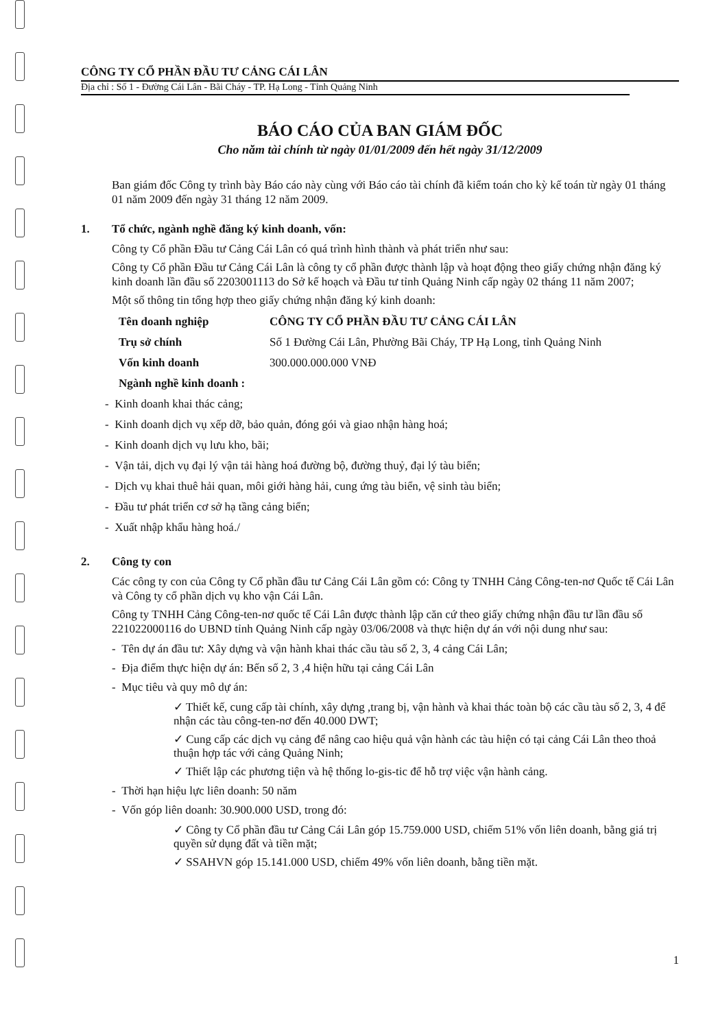CÔNG TY CỔ PHẦN ĐẦU TƯ CẢNG CÁI LÂN
Địa chỉ : Số 1 - Đường Cái Lân - Bãi Cháy - TP. Hạ Long - Tỉnh Quảng Ninh
BÁO CÁO CỦA BAN GIÁM ĐỐC
Cho năm tài chính từ ngày 01/01/2009 đến hết ngày 31/12/2009
Ban giám đốc Công ty trình bày Báo cáo này cùng với Báo cáo tài chính đã kiểm toán cho kỳ kế toán từ ngày 01 tháng 01 năm 2009 đến ngày 31 tháng 12 năm 2009.
1. Tổ chức, ngành nghề đăng ký kinh doanh, vốn:
Công ty Cổ phần Đầu tư Cảng Cái Lân có quá trình hình thành và phát triển như sau:
Công ty Cổ phần Đầu tư Cảng Cái Lân là công ty cổ phần được thành lập và hoạt động theo giấy chứng nhận đăng ký kinh doanh lần đầu số 2203001113 do Sở kế hoạch và Đầu tư tỉnh Quảng Ninh cấp ngày 02 tháng 11 năm 2007;
Một số thông tin tổng hợp theo giấy chứng nhận đăng ký kinh doanh:
Tên doanh nghiệp CÔNG TY CỔ PHẦN ĐẦU TƯ CẢNG CÁI LÂN
Trụ sở chính Số 1 Đường Cái Lân, Phường Bãi Cháy, TP Hạ Long, tỉnh Quảng Ninh
Vốn kinh doanh 300.000.000.000 VNĐ
Ngành nghề kinh doanh :
- Kinh doanh khai thác cảng;
- Kinh doanh dịch vụ xếp dỡ, bảo quản, đóng gói và giao nhận hàng hoá;
- Kinh doanh dịch vụ lưu kho, bãi;
- Vận tải, dịch vụ đại lý vận tải hàng hoá đường bộ, đường thuỷ, đại lý tàu biển;
- Dịch vụ khai thuê hải quan, môi giới hàng hải, cung ứng tàu biển, vệ sinh tàu biển;
- Đầu tư phát triển cơ sở hạ tầng cảng biển;
- Xuất nhập khẩu hàng hoá./
2. Công ty con
Các công ty con của Công ty Cổ phần đầu tư Cảng Cái Lân gồm có: Công ty TNHH Cảng Công-ten-nơ Quốc tế Cái Lân và Công ty cổ phần dịch vụ kho vận Cái Lân.
Công ty TNHH Cảng Công-ten-nơ quốc tế Cái Lân được thành lập căn cứ theo giấy chứng nhận đầu tư lần đầu số 221022000116 do UBND tỉnh Quảng Ninh cấp ngày 03/06/2008 và thực hiện dự án với nội dung như sau:
- Tên dự án đầu tư: Xây dựng và vận hành khai thác cầu tàu số 2, 3, 4 cảng Cái Lân;
- Địa điểm thực hiện dự án: Bến số 2, 3 ,4 hiện hữu tại cảng Cái Lân
- Mục tiêu và quy mô dự án:
✓ Thiết kế, cung cấp tài chính, xây dựng ,trang bị, vận hành và khai thác toàn bộ các cầu tàu số 2, 3, 4 để nhận các tàu công-ten-nơ đến 40.000 DWT;
✓ Cung cấp các dịch vụ cảng để nâng cao hiệu quả vận hành các tàu hiện có tại cảng Cái Lân theo thoả thuận hợp tác với cảng Quảng Ninh;
✓ Thiết lập các phương tiện và hệ thống lo-gis-tic để hỗ trợ việc vận hành cảng.
- Thời hạn hiệu lực liên doanh: 50 năm
- Vốn góp liên doanh: 30.900.000 USD, trong đó:
✓ Công ty Cổ phần đầu tư Cảng Cái Lân góp 15.759.000 USD, chiếm 51% vốn liên doanh, bằng giá trị quyền sử dụng đất và tiền mặt;
✓ SSAHVN góp 15.141.000 USD, chiếm 49% vốn liên doanh, bằng tiền mặt.
1